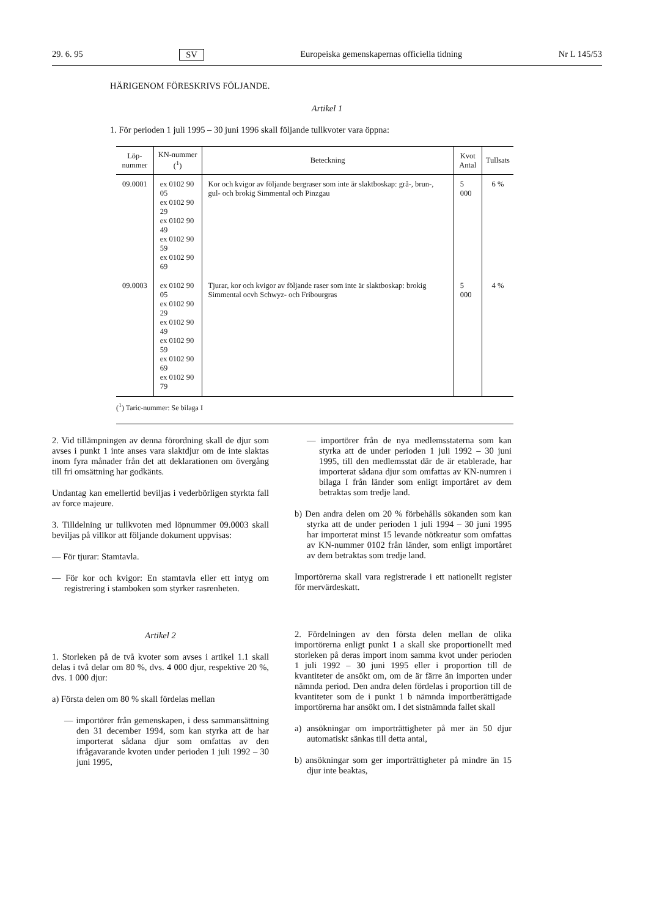29. 6. 95 SV Europeiska gemenskapernas officiella tidning Nr L 145/53
HÄRIGENOM FÖRESKRIVS FÖLJANDE.
Artikel 1
1. För perioden 1 juli 1995 – 30 juni 1996 skall följande tullkvoter vara öppna:
| Löp- nummer | KN-nummer (<sup>1</sup>) | Beteckning | Kvot Antal | Tullsats |
| --- | --- | --- | --- | --- |
| 09.0001 | ex 0102 90 05 ex 0102 90 29 ex 0102 90 49 ex 0102 90 59 ex 0102 90 69 | Kor och kvigor av följande bergraser som inte är slaktboskap: grå-, brun-, gul- och brokig Simmental och Pinzgau | 5 000 | 6 % |
| 09.0003 | ex 0102 90 05 ex 0102 90 29 ex 0102 90 49 ex 0102 90 59 ex 0102 90 69 ex 0102 90 79 | Tjurar, kor och kvigor av följande raser som inte är slaktboskap: brokig Simmental ocvh Schwyz- och Fribourgras | 5 000 | 4 % |
(<sup>1</sup>) Taric-nummer: Se bilaga I
2. Vid tillämpningen av denna förordning skall de djur som avses i punkt 1 inte anses vara slaktdjur om de inte slaktas inom fyra månader från det att deklarationen om övergång till fri omsättning har godkänts.
Undantag kan emellertid beviljas i vederbörligen styrkta fall av force majeure.
3. Tilldelning ur tullkvoten med löpnummer 09.0003 skall beviljas på villkor att följande dokument uppvisas:
— För tjurar: Stamtavla.
— För kor och kvigor: En stamtavla eller ett intyg om registrering i stamboken som styrker rasrenheten.
Artikel 2
1. Storleken på de två kvoter som avses i artikel 1.1 skall delas i två delar om 80 %, dvs. 4 000 djur, respektive 20 %, dvs. 1 000 djur:
a) Första delen om 80 % skall fördelas mellan
— importörer från gemenskapen, i dess sammansättning den 31 december 1994, som kan styrka att de har importerat sådana djur som omfattas av den ifrågavarande kvoten under perioden 1 juli 1992 – 30 juni 1995,
— importörer från de nya medlemsstaterna som kan styrka att de under perioden 1 juli 1992 – 30 juni 1995, till den medlemsstat där de är etablerade, har importerat sådana djur som omfattas av KN-numren i bilaga I från länder som enligt importåret av dem betraktas som tredje land.
b) Den andra delen om 20 % förbehålls sökanden som kan styrka att de under perioden 1 juli 1994 – 30 juni 1995 har importerat minst 15 levande nötkreatur som omfattas av KN-nummer 0102 från länder, som enligt importåret av dem betraktas som tredje land.
Importörerna skall vara registrerade i ett nationellt register för mervärdeskatt.
2. Fördelningen av den första delen mellan de olika importörerna enligt punkt 1 a skall ske proportionellt med storleken på deras import inom samma kvot under perioden 1 juli 1992 – 30 juni 1995 eller i proportion till de kvantiteter de ansökt om, om de är färre än importen under nämnda period. Den andra delen fördelas i proportion till de kvantiteter som de i punkt 1 b nämnda importberättigade importörerna har ansökt om. I det sistnämnda fallet skall
a) ansökningar om importrättigheter på mer än 50 djur automatiskt sänkas till detta antal,
b) ansökningar som ger importrättigheter på mindre än 15 djur inte beaktas,